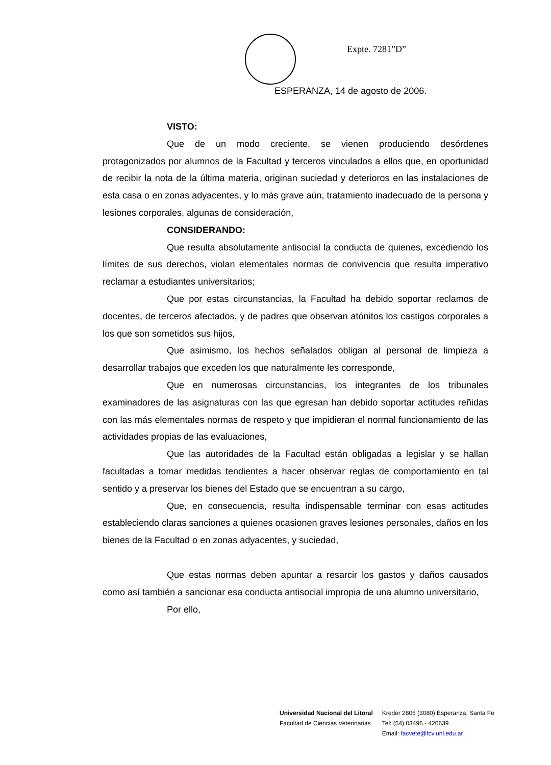Expte. 7281”D”
ESPERANZA, 14 de agosto de 2006.
VISTO:
Que de un modo creciente, se vienen produciendo desórdenes protagonizados por alumnos de la Facultad y terceros vinculados a ellos que, en oportunidad de recibir la nota de la última materia, originan suciedad y deterioros en las instalaciones de esta casa o en zonas adyacentes, y lo más grave aún, tratamiento inadecuado de la persona y lesiones corporales, algunas de consideración,
CONSIDERANDO:
Que resulta absolutamente antisocial la conducta de quienes, excediendo los límites de sus derechos, violan elementales normas de convivencia que resulta imperativo reclamar a estudiantes universitarios;
Que por estas circunstancias, la Facultad ha debido soportar reclamos de docentes, de terceros afectados, y de padres que observan atónitos los castigos corporales a los que son sometidos sus hijos,
Que asimismo, los hechos señalados obligan al personal de limpieza a desarrollar trabajos que exceden los que naturalmente les corresponde,
Que en numerosas circunstancias, los integrantes de los tribunales examinadores de las asignaturas con las que egresan han debido soportar actitudes reñidas con las más elementales normas de respeto y que impidieran el normal funcionamiento de las actividades propias de las evaluaciones,
Que las autoridades de la Facultad están obligadas a legislar y se hallan facultadas a tomar medidas tendientes a hacer observar reglas de comportamiento en tal sentido y a preservar los bienes del Estado que se encuentran a su cargo,
Que, en consecuencia, resulta indispensable terminar con esas actitudes estableciendo claras sanciones a quienes ocasionen graves lesiones personales, daños en los bienes de la Facultad o en zonas adyacentes, y suciedad,
Que estas normas deben apuntar a resarcir los gastos y daños causados como así también a sancionar esa conducta antisocial impropia de una alumno universitario,
Por ello,
Universidad Nacional del Litoral
Facultad de Ciencias Veterinarias
Kreder 2805 (3080) Esperanza. Santa Fe
Tel: (54) 03496 - 420639
Email: facvete@fcv.unl.edu.ar